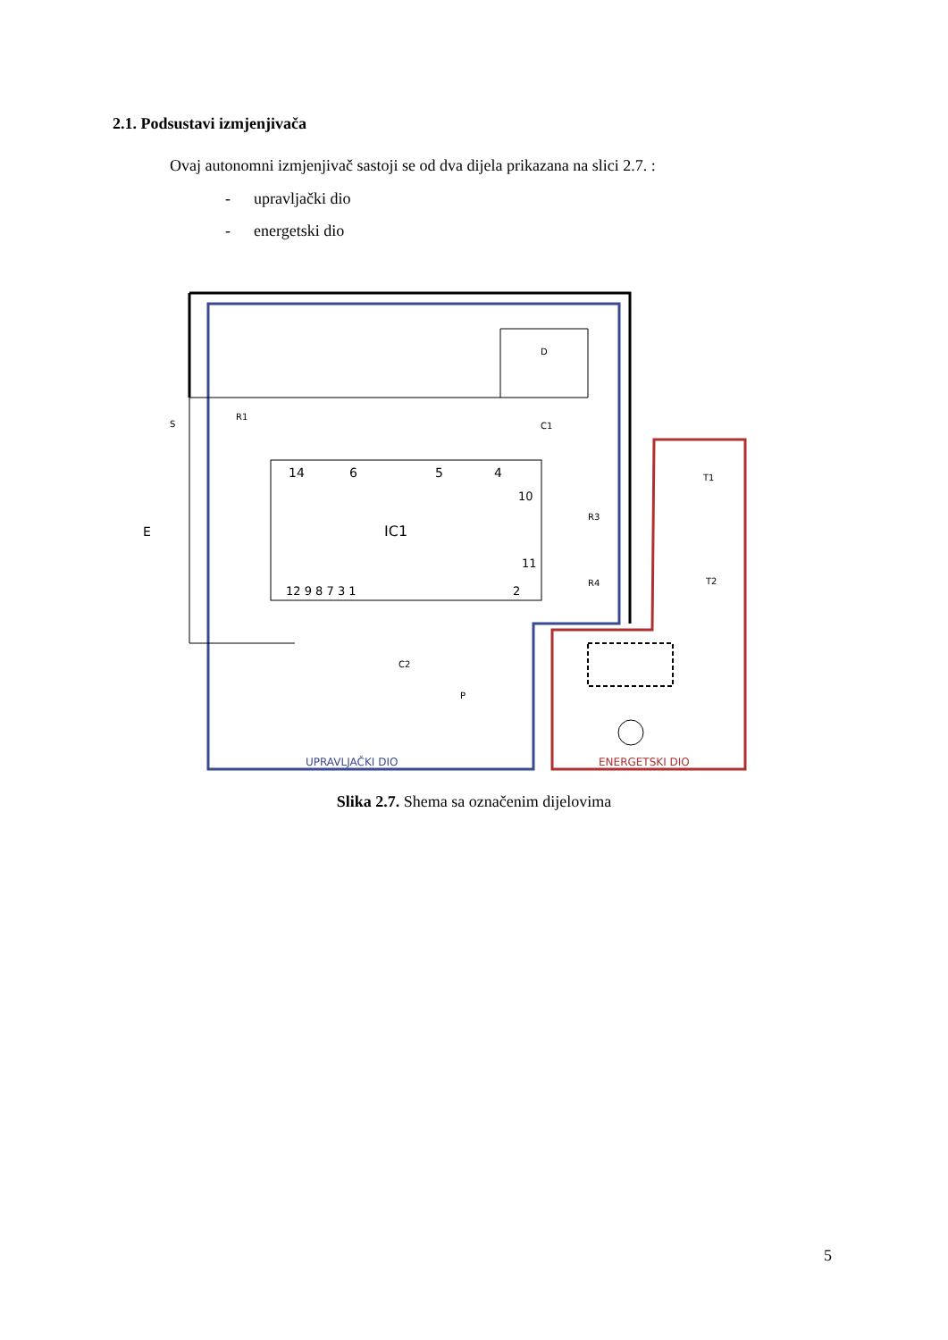2.1. Podsustavi izmjenjivača
Ovaj autonomni izmjenjivač sastoji se od dva dijela prikazana na slici 2.7. :
- upravljački dio
- energetski dio
IC1
14
6
5
4
10
11
12 9 8 7 3 1
2
E
S
R1
D
C1
R3
R4
T1
T2
C2
P
UPRAVLJAČKI DIO
ENERGETSKI DIO
Slika 2.7. Shema sa označenim dijelovima
5